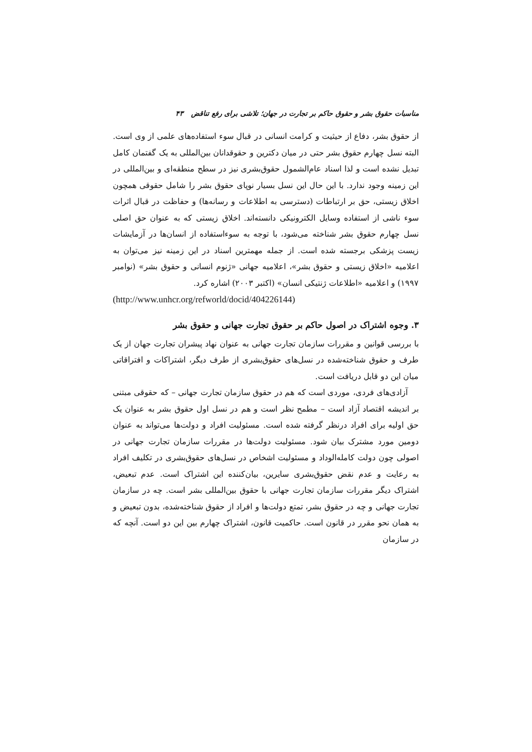مناسبات حقوق بشر و حقوق حاکم بر تجارت در جهان؛ تلاشی برای رفع تناقض ۴۳
از حقوق بشر، دفاع از حیثیت و کرامت انسانی در قبال سوء استفاده‌های علمی از وی است. البته نسل چهارم حقوق بشر حتی در میان دکترین و حقوقدانان بین‌المللی به یک گفتمان کامل تبدیل نشده است و لذا اسناد عام‌الشمول حقوق‌بشری نیز در سطح منطقه‌ای و بین‌المللی در این زمینه وجود ندارد. با این حال این نسل بسیار نوپای حقوق بشر را شامل حقوقی همچون اخلاق زیستی، حق بر ارتباطات (دسترسی به اطلاعات و رسانه‌ها) و حفاظت در قبال اثرات سوء ناشی از استفاده وسایل الکترونیکی دانسته‌اند. اخلاق زیستی که به عنوان حق اصلی نسل چهارم حقوق بشر شناخته می‌شود، با توجه به سوءاستفاده از انسان‌ها در آزمایشات زیست پزشکی برجسته شده است. از جمله مهمترین اسناد در این زمینه نیز می‌توان به اعلامیه «اخلاق زیستی و حقوق بشر»، اعلامیه جهانی «ژنوم انسانی و حقوق بشر» (نوامبر ۱۹۹۷) و اعلامیه «اطلاعات ژنتیکی انسان» (اکتبر ۲۰۰۳) اشاره کرد.
(http://www.unhcr.org/refworld/docid/404226144)
۳. وجوه اشتراک در اصول حاکم بر حقوق تجارت جهانی و حقوق بشر
با بررسی قوانین و مقررات سازمان تجارت جهانی به عنوان نهاد پیشران تجارت جهان از یک طرف و حقوق شناخته‌شده در نسل‌های حقوق‌بشری از طرف دیگر، اشتراکات و افتراقاتی میان این دو قابل دریافت است.
آزادی‌های فردی، موردی است که هم در حقوق سازمان تجارت جهانی – که حقوقی مبتنی بر اندیشه اقتصاد آزاد است – مطمح نظر است و هم در نسل اول حقوق بشر به عنوان یک حق اولیه برای افراد درنظر گرفته شده است. مسئولیت افراد و دولت‌ها می‌تواند به عنوان دومین مورد مشترک بیان شود. مسئولیت دولت‌ها در مقررات سازمان تجارت جهانی در اصولی چون دولت کامله‌الوداد و مسئولیت اشخاص در نسل‌های حقوق‌بشری در تکلیف افراد به رعایت و عدم نقض حقوق‌بشری سایرین، بیان‌کننده این اشتراک است. عدم تبعیض، اشتراک دیگر مقررات سازمان تجارت جهانی با حقوق بین‌المللی بشر است. چه در سازمان تجارت جهانی و چه در حقوق بشر، تمتع دولت‌ها و افراد از حقوق شناخته‌شده، بدون تبعیض و به همان نحو مقرر در قانون است. حاکمیت قانون، اشتراک چهارم بین این دو است. آنچه که در سازمان